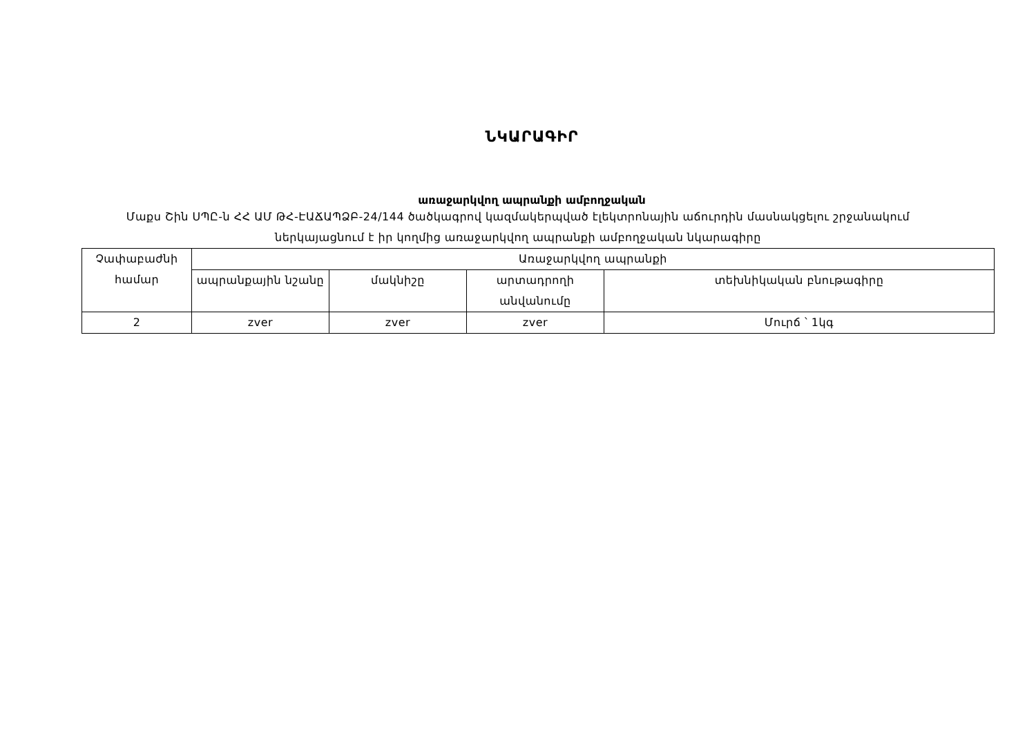ՆԿԱՐԱԳԻՐ
առաջարկվող ապրանքի ամբողջական
Մաքս Շին ՍՊԸ-ն ՀՀ ԱՄ ԹՀ-ԷԱՃԱՊՁԲ-24/144 ծածկագրով կազմակերպված էլեկտրոնային աճուրդին մասնակցելու շրջանակում ներկայացնում է իր կողմից առաջարկվող ապրանքի ամբողջական նկարագիրը
| Չափաբաժնի համար | Առաջարկվող ապրանքի | | | |
| --- | --- | --- | --- | --- |
| | ապրանքային նշանը | մակնիշը | արտադրողի անվանումը | տեխնիկական բնութագիրը |
| 2 | zver | zver | zver | Մուրճ ՝ 1կգ |